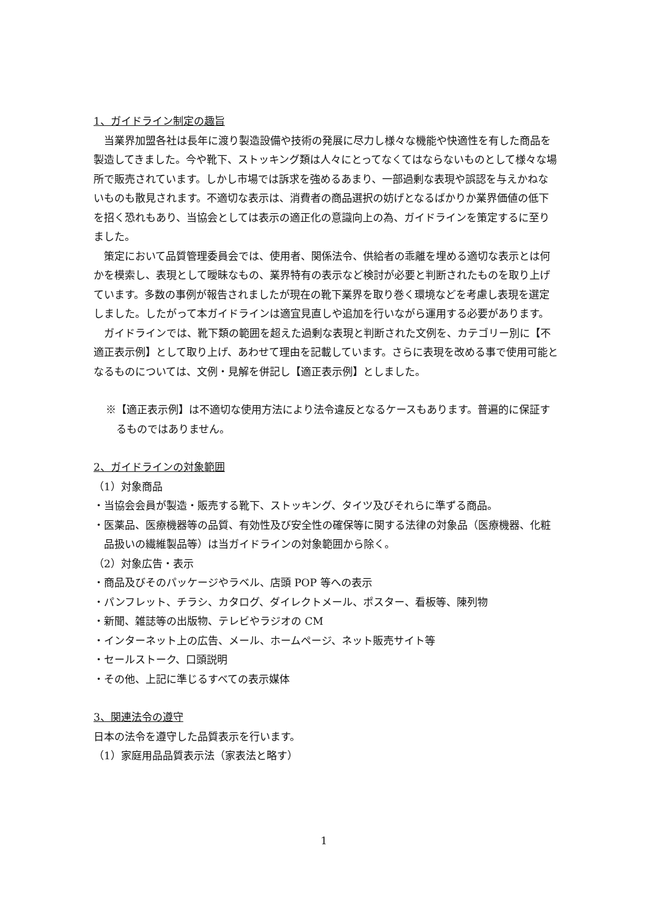1、ガイドライン制定の趣旨
当業界加盟各社は長年に渡り製造設備や技術の発展に尽力し様々な機能や快適性を有した商品を製造してきました。今や靴下、ストッキング類は人々にとってなくてはならないものとして様々な場所で販売されています。しかし市場では訴求を強めるあまり、一部過剰な表現や誤認を与えかねないものも散見されます。不適切な表示は、消費者の商品選択の妨げとなるばかりか業界価値の低下を招く恐れもあり、当協会としては表示の適正化の意識向上の為、ガイドラインを策定するに至りました。
策定において品質管理委員会では、使用者、関係法令、供給者の乖離を埋める適切な表示とは何かを模索し、表現として曖昧なもの、業界特有の表示など検討が必要と判断されたものを取り上げています。多数の事例が報告されましたが現在の靴下業界を取り巻く環境などを考慮し表現を選定しました。したがって本ガイドラインは適宜見直しや追加を行いながら運用する必要があります。
ガイドラインでは、靴下類の範囲を超えた過剰な表現と判断された文例を、カテゴリー別に【不適正表示例】として取り上げ、あわせて理由を記載しています。さらに表現を改める事で使用可能となるものについては、文例・見解を併記し【適正表示例】としました。
※【適正表示例】は不適切な使用方法により法令違反となるケースもあります。普遍的に保証するものではありません。
2、ガイドラインの対象範囲
（1）対象商品
・当協会会員が製造・販売する靴下、ストッキング、タイツ及びそれらに準ずる商品。
・医薬品、医療機器等の品質、有効性及び安全性の確保等に関する法律の対象品（医療機器、化粧品扱いの繊維製品等）は当ガイドラインの対象範囲から除く。
（2）対象広告・表示
・商品及びそのパッケージやラベル、店頭 POP 等への表示
・パンフレット、チラシ、カタログ、ダイレクトメール、ポスター、看板等、陳列物
・新聞、雑誌等の出版物、テレビやラジオの CM
・インターネット上の広告、メール、ホームページ、ネット販売サイト等
・セールストーク、口頭説明
・その他、上記に準じるすべての表示媒体
3、関連法令の遵守
日本の法令を遵守した品質表示を行います。
（1）家庭用品品質表示法（家表法と略す）
1